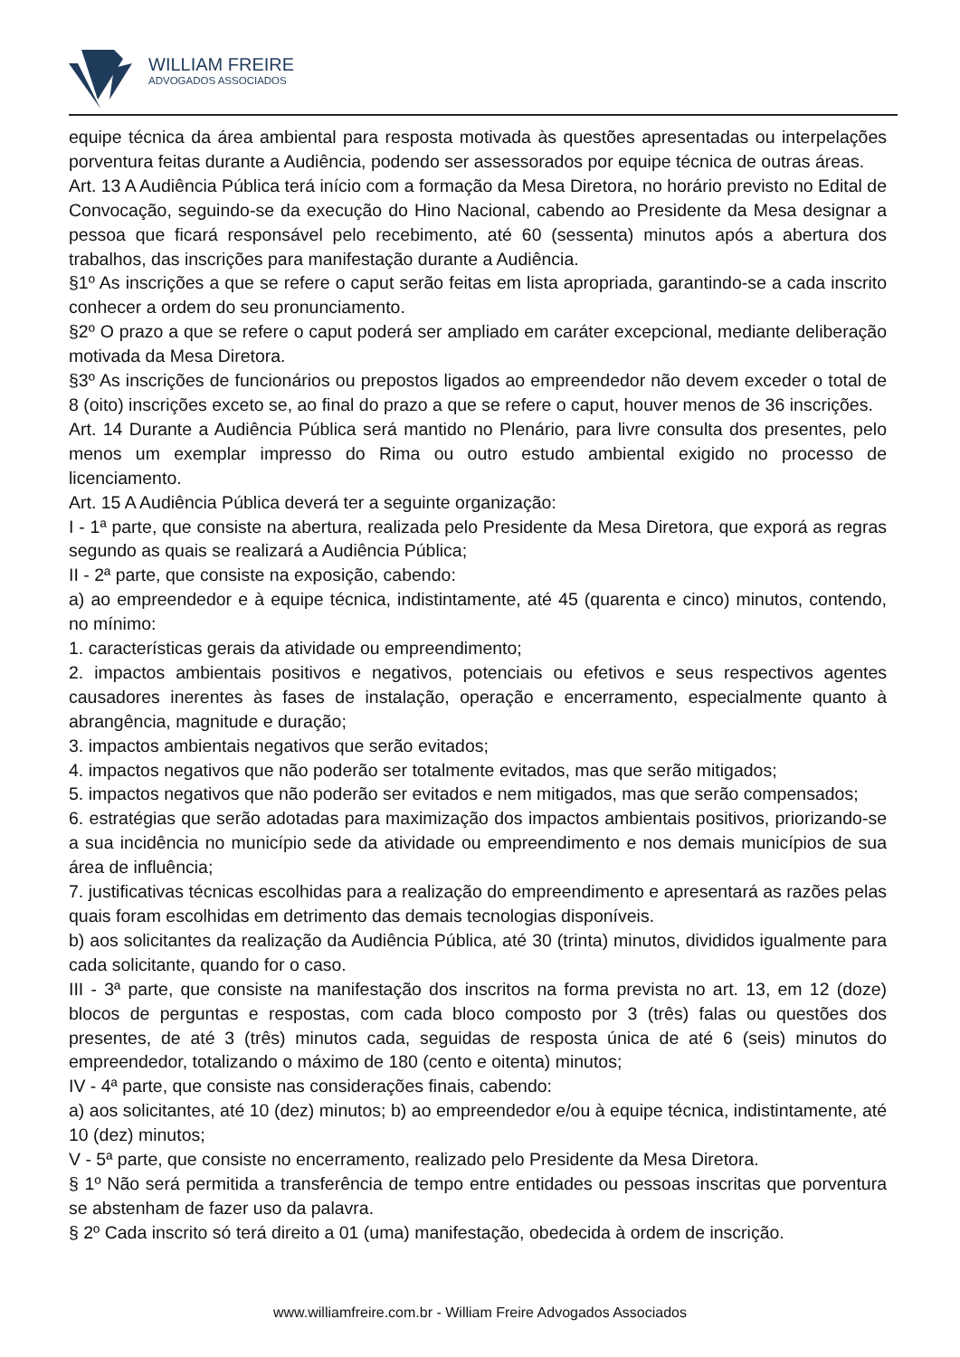WILLIAM FREIRE
ADVOGADOS ASSOCIADOS
equipe técnica da área ambiental para resposta motivada às questões apresentadas ou interpelações porventura feitas durante a Audiência, podendo ser assessorados por equipe técnica de outras áreas.
Art. 13 A Audiência Pública terá início com a formação da Mesa Diretora, no horário previsto no Edital de Convocação, seguindo-se da execução do Hino Nacional, cabendo ao Presidente da Mesa designar a pessoa que ficará responsável pelo recebimento, até 60 (sessenta) minutos após a abertura dos trabalhos, das inscrições para manifestação durante a Audiência.
§1º As inscrições a que se refere o caput serão feitas em lista apropriada, garantindo-se a cada inscrito conhecer a ordem do seu pronunciamento.
§2º O prazo a que se refere o caput poderá ser ampliado em caráter excepcional, mediante deliberação motivada da Mesa Diretora.
§3º As inscrições de funcionários ou prepostos ligados ao empreendedor não devem exceder o total de 8 (oito) inscrições exceto se, ao final do prazo a que se refere o caput, houver menos de 36 inscrições.
Art. 14 Durante a Audiência Pública será mantido no Plenário, para livre consulta dos presentes, pelo menos um exemplar impresso do Rima ou outro estudo ambiental exigido no processo de licenciamento.
Art. 15 A Audiência Pública deverá ter a seguinte organização:
I - 1ª parte, que consiste na abertura, realizada pelo Presidente da Mesa Diretora, que exporá as regras segundo as quais se realizará a Audiência Pública;
II - 2ª parte, que consiste na exposição, cabendo:
a) ao empreendedor e à equipe técnica, indistintamente, até 45 (quarenta e cinco) minutos, contendo, no mínimo:
1. características gerais da atividade ou empreendimento;
2. impactos ambientais positivos e negativos, potenciais ou efetivos e seus respectivos agentes causadores inerentes às fases de instalação, operação e encerramento, especialmente quanto à abrangência, magnitude e duração;
3. impactos ambientais negativos que serão evitados;
4. impactos negativos que não poderão ser totalmente evitados, mas que serão mitigados;
5. impactos negativos que não poderão ser evitados e nem mitigados, mas que serão compensados;
6. estratégias que serão adotadas para maximização dos impactos ambientais positivos, priorizando-se a sua incidência no município sede da atividade ou empreendimento e nos demais municípios de sua área de influência;
7. justificativas técnicas escolhidas para a realização do empreendimento e apresentará as razões pelas quais foram escolhidas em detrimento das demais tecnologias disponíveis.
b) aos solicitantes da realização da Audiência Pública, até 30 (trinta) minutos, divididos igualmente para cada solicitante, quando for o caso.
III - 3ª parte, que consiste na manifestação dos inscritos na forma prevista no art. 13, em 12 (doze) blocos de perguntas e respostas, com cada bloco composto por 3 (três) falas ou questões dos presentes, de até 3 (três) minutos cada, seguidas de resposta única de até 6 (seis) minutos do empreendedor, totalizando o máximo de 180 (cento e oitenta) minutos;
IV - 4ª parte, que consiste nas considerações finais, cabendo:
a) aos solicitantes, até 10 (dez) minutos; b) ao empreendedor e/ou à equipe técnica, indistintamente, até 10 (dez) minutos;
V - 5ª parte, que consiste no encerramento, realizado pelo Presidente da Mesa Diretora.
§ 1º Não será permitida a transferência de tempo entre entidades ou pessoas inscritas que porventura se abstenham de fazer uso da palavra.
§ 2º Cada inscrito só terá direito a 01 (uma) manifestação, obedecida à ordem de inscrição.
www.williamfreire.com.br - William Freire Advogados Associados